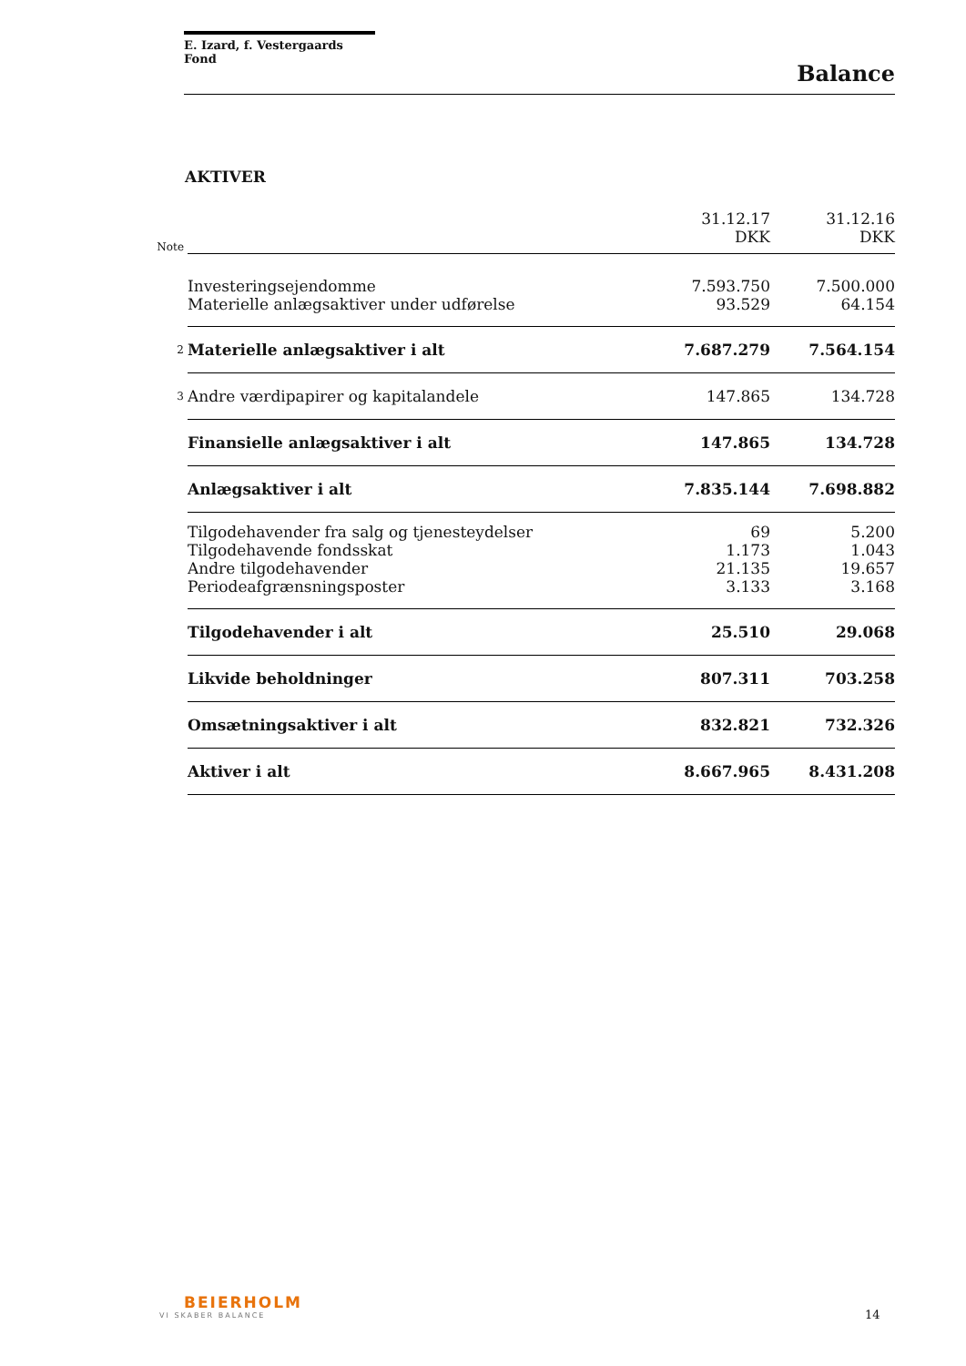E. Izard, f. Vestergaards Fond
Balance
AKTIVER
| Note | | 31.12.17 DKK | 31.12.16 DKK |
| --- | --- | --- | --- |
| | Investeringsejendomme | 7.593.750 | 7.500.000 |
| | Materielle anlægsaktiver under udførelse | 93.529 | 64.154 |
| 2 | Materielle anlægsaktiver i alt | 7.687.279 | 7.564.154 |
| 3 | Andre værdipapirer og kapitalandele | 147.865 | 134.728 |
| | Finansielle anlægsaktiver i alt | 147.865 | 134.728 |
| | Anlægsaktiver i alt | 7.835.144 | 7.698.882 |
| | Tilgodehavender fra salg og tjenesteydelser | 69 | 5.200 |
| | Tilgodehavende fondsskat | 1.173 | 1.043 |
| | Andre tilgodehavender | 21.135 | 19.657 |
| | Periodeafgrænsningsposter | 3.133 | 3.168 |
| | Tilgodehavender i alt | 25.510 | 29.068 |
| | Likvide beholdninger | 807.311 | 703.258 |
| | Omsætningsaktiver i alt | 832.821 | 732.326 |
| | Aktiver i alt | 8.667.965 | 8.431.208 |
BEIERHOLM
VI SKABER BALANCE
14